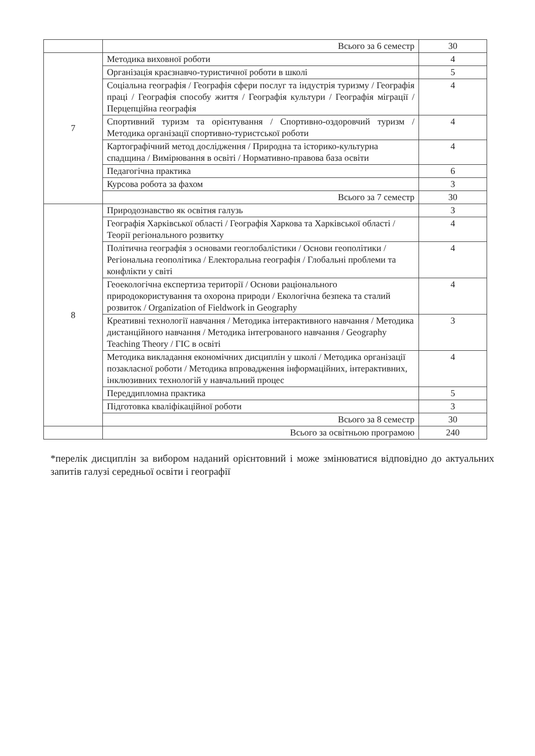| | Всього за 6 семестр | 30 |
| 7 | Методика виховної роботи | 4 |
| | Організація краєзнавчо-туристичної роботи в школі | 5 |
| | Соціальна географія / Географія сфери послуг та індустрія туризму / Географія праці / Географія способу життя / Географія культури / Географія міграції / Перцепційна географія | 4 |
| | Спортивний туризм та орієнтування / Спортивно-оздоровчий туризм / Методика організації спортивно-туристської роботи | 4 |
| | Картографічний метод дослідження / Природна та історико-культурна спадщина / Вимірювання в освіті / Нормативно-правова база освіти | 4 |
| | Педагогічна практика | 6 |
| | Курсова робота за фахом | 3 |
| | Всього за 7 семестр | 30 |
| 8 | Природознавство як освітня галузь | 3 |
| | Географія Харківської області / Географія Харкова та Харківської області / Теорії регіонального розвитку | 4 |
| | Політична географія з основами геоглобалістики / Основи геополітики / Регіональна геополітика / Електоральна географія / Глобальні проблеми та конфлікти у світі | 4 |
| | Геоекологічна експертиза території / Основи раціонального природокористування та охорона природи / Екологічна безпека та сталий розвиток / Organization of Fieldwork in Geography | 4 |
| | Креативні технології навчання / Методика інтерактивного навчання / Методика дистанційного навчання / Методика інтегрованого навчання / Geography Teaching Theory / ГІС в освіті | 3 |
| | Методика викладання економічних дисциплін у школі / Методика організації позакласної роботи / Методика впровадження інформаційних, інтерактивних, інклюзивних технологій у навчальний процес | 4 |
| | Переддипломна практика | 5 |
| | Підготовка кваліфікаційної роботи | 3 |
| | Всього за 8 семестр | 30 |
| | Всього за освітньою програмою | 240 |
*перелік дисциплін за вибором наданий орієнтовний і може змінюватися відповідно до актуальних запитів галузі середньої освіти і географії